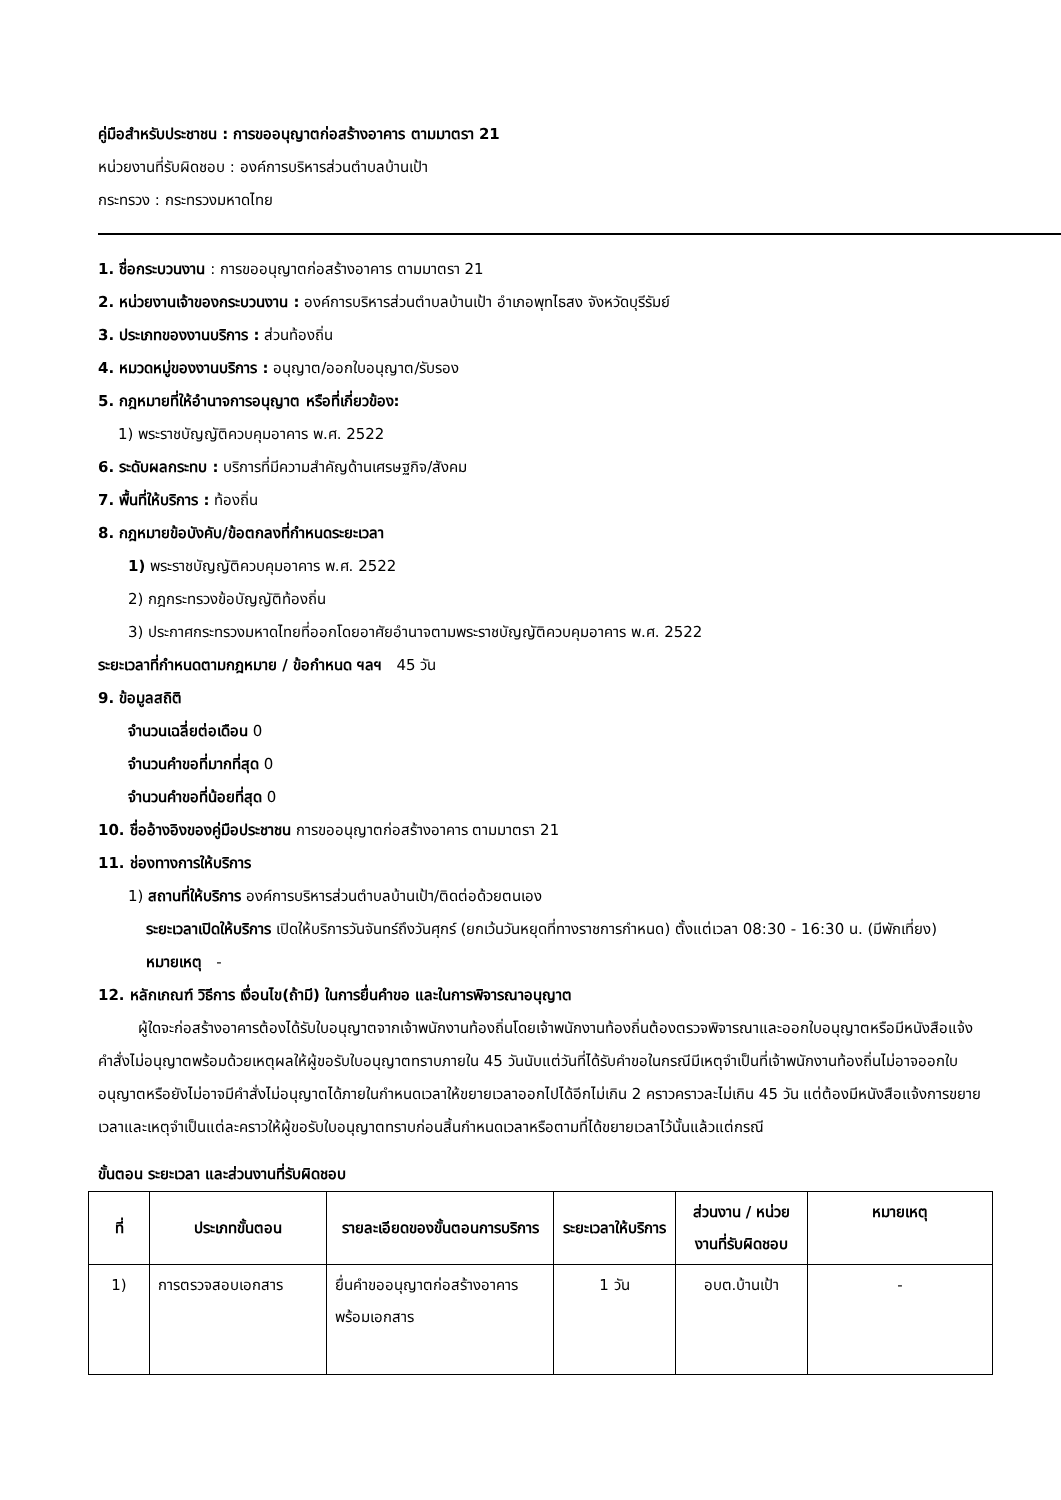คู่มือสำหรับประชาชน : การขออนุญาตก่อสร้างอาคาร ตามมาตรา 21
หน่วยงานที่รับผิดชอบ : องค์การบริหารส่วนตำบลบ้านเป้า
กระทรวง : กระทรวงมหาดไทย
1. ชื่อกระบวนงาน : การขออนุญาตก่อสร้างอาคาร ตามมาตรา 21
2. หน่วยงานเจ้าของกระบวนงาน : องค์การบริหารส่วนตำบลบ้านเป้า อำเภอพุทไธสง จังหวัดบุรีรัมย์
3. ประเภทของงานบริการ : ส่วนท้องถิ่น
4. หมวดหมู่ของงานบริการ : อนุญาต/ออกใบอนุญาต/รับรอง
5. กฎหมายที่ให้อำนาจการอนุญาต หรือที่เกี่ยวข้อง:
1) พระราชบัญญัติควบคุมอาคาร พ.ศ. 2522
6. ระดับผลกระทบ : บริการที่มีความสำคัญด้านเศรษฐกิจ/สังคม
7. พื้นที่ให้บริการ : ท้องถิ่น
8. กฎหมายข้อบังคับ/ข้อตกลงที่กำหนดระยะเวลา
1) พระราชบัญญัติควบคุมอาคาร พ.ศ. 2522
2) กฎกระทรวงข้อบัญญัติท้องถิ่น
3) ประกาศกระทรวงมหาดไทยที่ออกโดยอาศัยอำนาจตามพระราชบัญญัติควบคุมอาคาร พ.ศ. 2522
ระยะเวลาที่กำหนดตามกฎหมาย / ข้อกำหนด ฯลฯ 45 วัน
9. ข้อมูลสถิติ
จำนวนเฉลี่ยต่อเดือน 0
จำนวนคำขอที่มากที่สุด 0
จำนวนคำขอที่น้อยที่สุด 0
10. ชื่ออ้างอิงของคู่มือประชาชน การขออนุญาตก่อสร้างอาคาร ตามมาตรา 21
11. ช่องทางการให้บริการ
1) สถานที่ให้บริการ องค์การบริหารส่วนตำบลบ้านเป้า/ติดต่อด้วยตนเอง
ระยะเวลาเปิดให้บริการ เปิดให้บริการวันจันทร์ถึงวันศุกร์ (ยกเว้นวันหยุดที่ทางราชการกำหนด) ตั้งแต่เวลา 08:30 - 16:30 น. (มีพักเที่ยง)
หมายเหตุ -
12. หลักเกณฑ์ วิธีการ เงื่อนไข(ถ้ามี) ในการยื่นคำขอ และในการพิจารณาอนุญาต
ผู้ใดจะก่อสร้างอาคารต้องได้รับใบอนุญาตจากเจ้าพนักงานท้องถิ่นโดยเจ้าพนักงานท้องถิ่นต้องตรวจพิจารณาและออกใบอนุญาตหรือมีหนังสือแจ้งคำสั่งไม่อนุญาตพร้อมด้วยเหตุผลให้ผู้ขอรับใบอนุญาตทราบภายใน 45 วันนับแต่วันที่ได้รับคำขอในกรณีมีเหตุจำเป็นที่เจ้าพนักงานท้องถิ่นไม่อาจออกใบอนุญาตหรือยังไม่อาจมีคำสั่งไม่อนุญาตได้ภายในกำหนดเวลาให้ขยายเวลาออกไปได้อีกไม่เกิน 2 คราวคราวละไม่เกิน 45 วัน แต่ต้องมีหนังสือแจ้งการขยายเวลาและเหตุจำเป็นแต่ละคราวให้ผู้ขอรับใบอนุญาตทราบก่อนสิ้นกำหนดเวลาหรือตามที่ได้ขยายเวลาไว้นั้นแล้วแต่กรณี
ขั้นตอน ระยะเวลา และส่วนงานที่รับผิดชอบ
| ที่ | ประเภทขั้นตอน | รายละเอียดของขั้นตอนการบริการ | ระยะเวลาให้บริการ | ส่วนงาน / หน่วยงานที่รับผิดชอบ | หมายเหตุ |
| --- | --- | --- | --- | --- | --- |
| 1) | การตรวจสอบเอกสาร | ยื่นคำขออนุญาตก่อสร้างอาคารพร้อมเอกสาร | 1 วัน | อบต.บ้านเป้า | - |